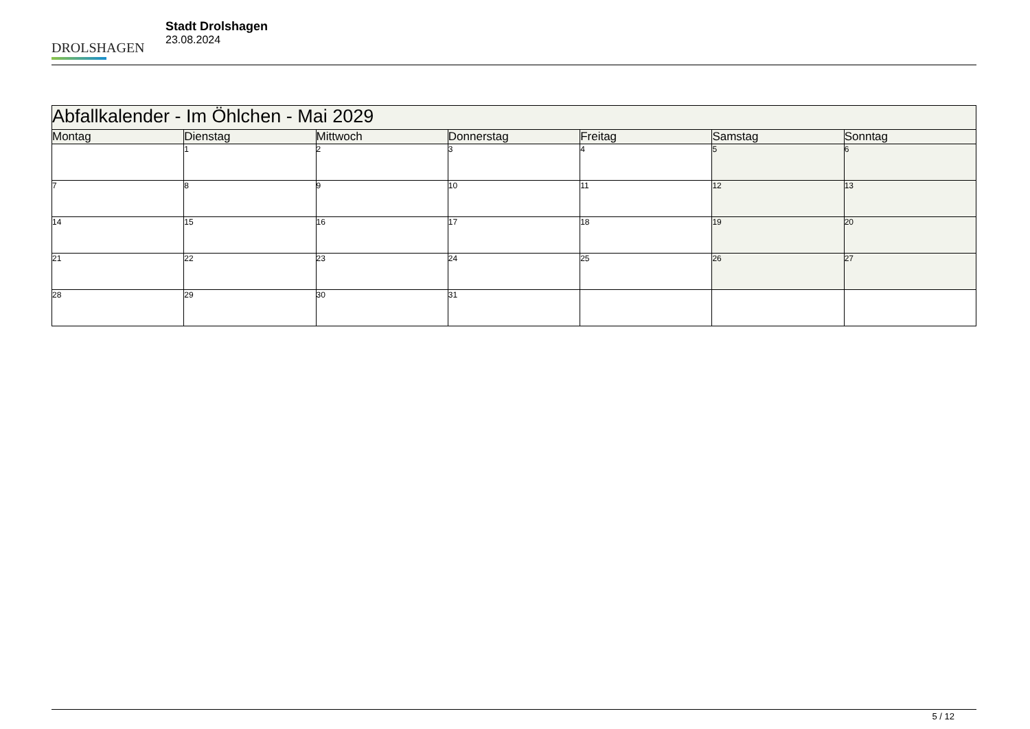DROLSHAGEN
Stadt Drolshagen
23.08.2024
| Abfallkalender - Im Öhlchen - Mai 2029 | | | | | | |
| --- | --- | --- | --- | --- | --- | --- |
| Montag | Dienstag | Mittwoch | Donnerstag | Freitag | Samstag | Sonntag |
| | 1 | 2 | 3 | 4 | 5 | 6 |
| 7 | 8 | 9 | 10 | 11 | 12 | 13 |
| 14 | 15 | 16 | 17 | 18 | 19 | 20 |
| 21 | 22 | 23 | 24 | 25 | 26 | 27 |
| 28 | 29 | 30 | 31 | | | |
5 / 12